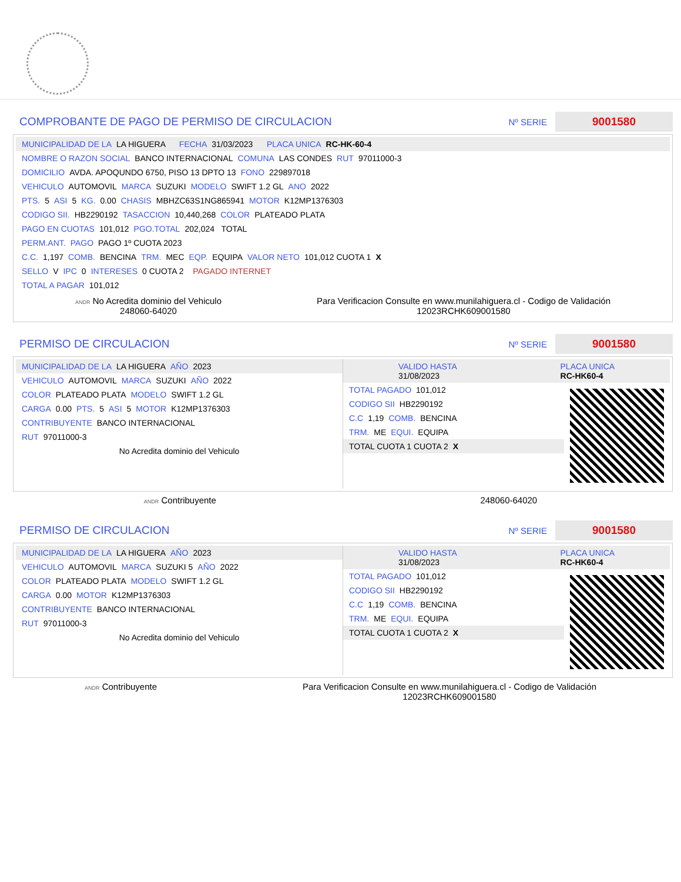COMPROBANTE DE PAGO DE PERMISO DE CIRCULACION Nº SERIE 9001580
MUNICIPALIDAD DE LA LA HIGUERA FECHA 31/03/2023 PLACA UNICA RC-HK-60-4
NOMBRE O RAZON SOCIAL BANCO INTERNACIONAL COMUNA LAS CONDES RUT 97011000-3
DOMICILIO AVDA. APOQUNDO 6750, PISO 13 DPTO 13 FONO 229897018
VEHICULO AUTOMOVIL MARCA SUZUKI MODELO SWIFT 1.2 GL ANO 2022
PTS. 5 ASI 5 KG. 0.00 CHASIS MBHZC63S1NG865941 MOTOR K12MP1376303
CODIGO SII. HB2290192 TASACCION 10,440,268 COLOR PLATEADO PLATA
PAGO EN CUOTAS 101,012 PGO.TOTAL 202,024 TOTAL
PERM.ANT. PAGO PAGO 1º CUOTA 2023
C.C. 1,197 COMB. BENCINA TRM. MEC EQP. EQUIPA VALOR NETO 101,012 CUOTA 1 X
SELLO V IPC 0 INTERESES 0 CUOTA 2 PAGADO INTERNET
TOTAL A PAGAR 101,012
ANDR No Acredita dominio del Vehiculo
248060-64020
Para Verificacion Consulte en www.munilahiguera.cl - Codigo de Validación
12023RCHK609001580
PERMISO DE CIRCULACION Nº SERIE 9001580
MUNICIPALIDAD DE LA LA HIGUERA AÑO 2023
VEHICULO AUTOMOVIL MARCA SUZUKI AÑO 2022
COLOR PLATEADO PLATA MODELO SWIFT 1.2 GL
CARGA 0.00 PTS. 5 ASI 5 MOTOR K12MP1376303
CONTRIBUYENTE BANCO INTERNACIONAL
RUT 97011000-3
No Acredita dominio del Vehiculo
VALIDO HASTA
31/08/2023 PLACA UNICA
RC-HK60-4
TOTAL PAGADO 101,012
CODIGO SII HB2290192
C.C 1,19 COMB. BENCINA
TRM. ME EQUI. EQUIPA
TOTAL CUOTA 1 CUOTA 2 X
ANDR Contribuyente 248060-64020
PERMISO DE CIRCULACION Nº SERIE 9001580
MUNICIPALIDAD DE LA LA HIGUERA AÑO 2023
VEHICULO AUTOMOVIL MARCA SUZUKI 5 AÑO 2022
COLOR PLATEADO PLATA MODELO SWIFT 1.2 GL
CARGA 0.00 MOTOR K12MP1376303
CONTRIBUYENTE BANCO INTERNACIONAL
RUT 97011000-3
No Acredita dominio del Vehiculo
VALIDO HASTA
31/08/2023 PLACA UNICA
RC-HK60-4
TOTAL PAGADO 101,012
CODIGO SII HB2290192
C.C 1,19 COMB. BENCINA
TRM. ME EQUI. EQUIPA
TOTAL CUOTA 1 CUOTA 2 X
ANDR Contribuyente Para Verificacion Consulte en www.munilahiguera.cl - Codigo de Validación
12023RCHK609001580